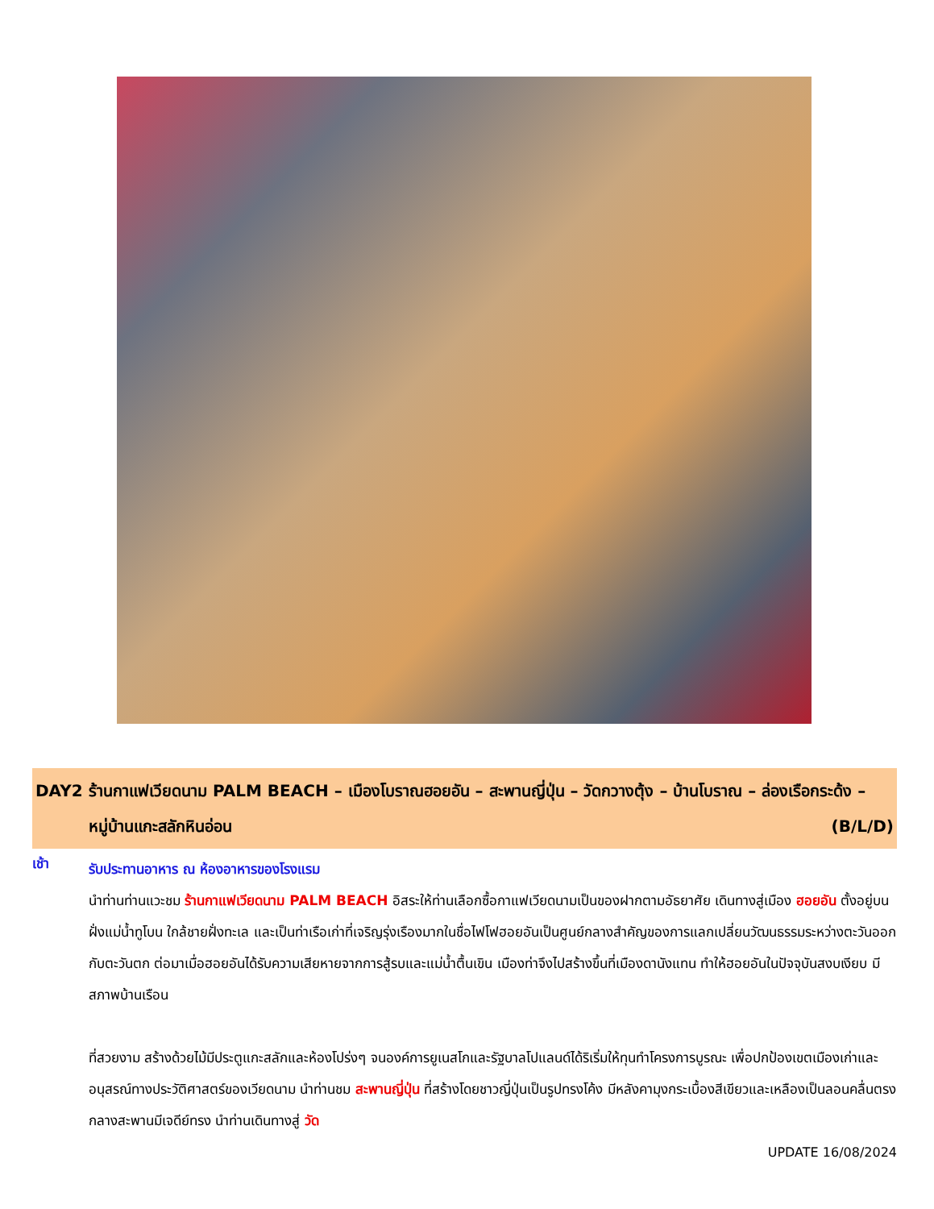DAY2 ร้านกาแฟเวียดนาม PALM BEACH – เมืองโบราณฮอยอัน – สะพานญี่ปุ่น – วัดกวางตุ้ง – บ้านโบราณ – ล่องเรือกระด้ง – หมู่บ้านแกะสลักหินอ่อน (B/L/D)
เช้า
รับประทานอาหาร ณ ห้องอาหารของโรงแรม
นำท่านท่านแวะชม ร้านกาแฟเวียดนาม PALM BEACH อิสระให้ท่านเลือกซื้อกาแฟเวียดนามเป็นของฝากตามอัธยาศัย เดินทางสู่เมือง ฮอยอัน ตั้งอยู่บนฝั่งแม่น้ำทูโบน ใกล้ชายฝั่งทะเล และเป็นท่าเรือเก่าที่เจริญรุ่งเรืองมากในชื่อไฟโฟฮอยอันเป็นศูนย์กลางสำคัญของการแลกเปลี่ยนวัฒนธรรมระหว่างตะวันออกกับตะวันตก ต่อมาเมื่อฮอยอันได้รับความเสียหายจากการสู้รบและแม่น้ำตื้นเขิน เมืองท่าจึงไปสร้างขึ้นที่เมืองดานังแทน ทำให้ฮอยอันในปัจจุบันสงบเงียบ มีสภาพบ้านเรือน
ที่สวยงาม สร้างด้วยไม้มีประตูแกะสลักและห้องโปร่งๆ จนองค์การยูเนสโกและรัฐบาลโปแลนด์ได้ริเริ่มให้ทุนทำโครงการบูรณะ เพื่อปกป้องเขตเมืองเก่าและอนุสรณ์ทางประวัติศาสตร์ของเวียดนาม นำท่านชม สะพานญี่ปุ่น ที่สร้างโดยชาวญี่ปุ่นเป็นรูปทรงโค้ง มีหลังคามุงกระเบื้องสีเขียวและเหลืองเป็นลอนคลื่นตรงกลางสะพานมีเจดีย์ทรง นำท่านเดินทางสู่ วัด
UPDATE 16/08/2024